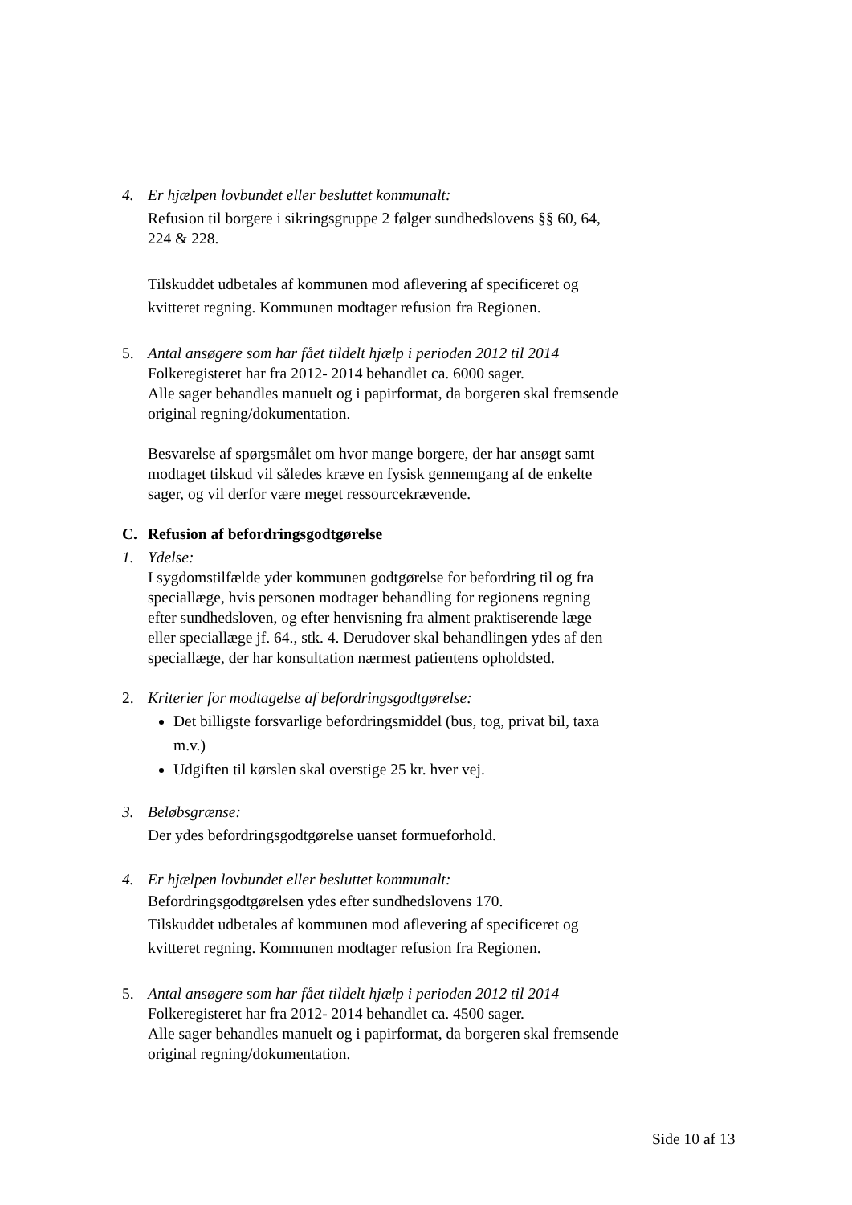4. Er hjælpen lovbundet eller besluttet kommunalt:
Refusion til borgere i sikringsgruppe 2 følger sundhedslovens §§ 60, 64, 224 & 228.
Tilskuddet udbetales af kommunen mod aflevering af specificeret og kvitteret regning. Kommunen modtager refusion fra Regionen.
5. Antal ansøgere som har fået tildelt hjælp i perioden 2012 til 2014
Folkeregisteret har fra 2012- 2014 behandlet ca. 6000 sager.
Alle sager behandles manuelt og i papirformat, da borgeren skal fremsende original regning/dokumentation.
Besvarelse af spørgsmålet om hvor mange borgere, der har ansøgt samt modtaget tilskud vil således kræve en fysisk gennemgang af de enkelte sager, og vil derfor være meget ressourcekrævende.
C. Refusion af befordringsgodtgørelse
1. Ydelse:
I sygdomstilfælde yder kommunen godtgørelse for befordring til og fra speciallæge, hvis personen modtager behandling for regionens regning efter sundhedsloven, og efter henvisning fra alment praktiserende læge eller speciallæge jf. 64., stk. 4. Derudover skal behandlingen ydes af den speciallæge, der har konsultation nærmest patientens opholdsted.
2. Kriterier for modtagelse af befordringsgodtgørelse:
Det billigste forsvarlige befordringsmiddel (bus, tog, privat bil, taxa m.v.)
Udgiften til kørslen skal overstige 25 kr. hver vej.
3. Beløbsgrænse:
Der ydes befordringsgodtgørelse uanset formueforhold.
4. Er hjælpen lovbundet eller besluttet kommunalt:
Befordringsgodtgørelsen ydes efter sundhedslovens 170.
Tilskuddet udbetales af kommunen mod aflevering af specificeret og kvitteret regning. Kommunen modtager refusion fra Regionen.
5. Antal ansøgere som har fået tildelt hjælp i perioden 2012 til 2014
Folkeregisteret har fra 2012- 2014 behandlet ca. 4500 sager.
Alle sager behandles manuelt og i papirformat, da borgeren skal fremsende original regning/dokumentation.
Side 10 af 13